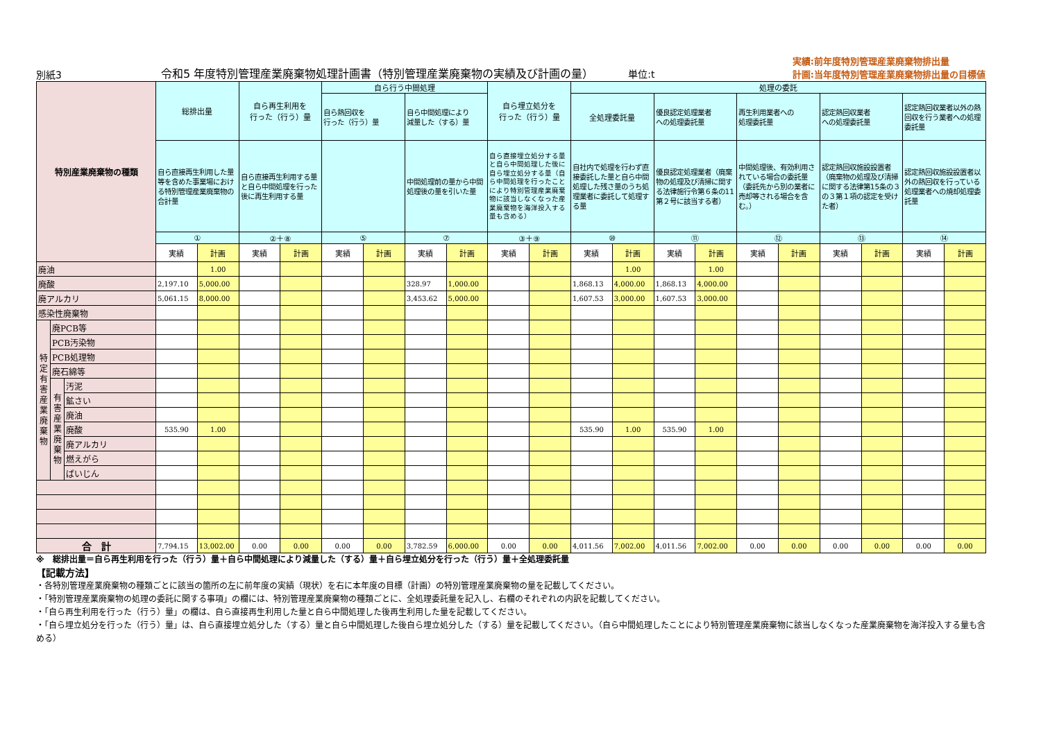別紙3
令和5 年度特別管理産業廃棄物処理計画書（特別管理産業廃棄物の実績及び計画の量） 単位:t
実績:前年度特別管理産業廃棄物排出量
計画:当年度特別管理産業廃棄物排出量の目標値
| 特別産業廃棄物の種類 | | | 総排出量 | | 自ら再生利用を 行った（行う）量 | | 自ら行う中間処理 | | | | 自ら埋立処分を 行った（行う）量 | | 処理の委託 | | | | | | | | | | | | |
| --- | --- | --- | --- | --- | --- | --- | --- | --- | --- | --- | --- | --- | --- | --- | --- | --- | --- | --- | --- | --- | --- | --- | --- | --- | --- |
| | | | | | | | 自ら熱回収を 行った（行う）量 | | 自ら中間処理により 減量した（する）量 | | | | 全処理委託量 | | 優良認定処理業者 への処理委託量 | | 再生利用業者への 処理委託量 | | 認定熱回収業者 への処理委託量 | | 認定熱回収業者以外の熱回収を行う業者への処理委託量 | | | | |
| | | | 自ら直接再生利用した量等を含めた事業場における特別管理産業廃棄物の合計量 | | 自ら直接再生利用する量と自ら中間処理を行った後に再生利用する量 | | | | 中間処理前の量から中間処理後の量を引いた量 | | 自ら直接埋立処分する量と自ら中間処理した後に自ら埋立処分する量（自ら中間処理を行ったことにより特別管理産業廃棄物に該当しなくなった産業廃棄物を海洋投入する量も含める） | | 自社内で処理を行わず直接委託した量と自ら中間処理した残さ量のうち処理業者に委託して処理する量 | | 優良認定処理業者（廃棄物の処理及び清掃に関する法律施行令第６条の11第２号に該当する者） | | 中間処理後、有効利用されている場合の委託量（委託先から別の業者に売却等される場合を含む。） | | 認定熱回収施設設置者（廃棄物の処理及び清掃に関する法律第15条の３の３第１項の認定を受けた者） | | 認定熱回収施設設置者以外の熱回収を行っている処理業者への焼却処理委託量 | | | | |
| | | | ① | | ②＋⑧ | | ⑤ | | ⑦ | | ③＋⑨ | | ⑩ | | ⑪ | | ⑫ | | ⑬ | | ⑭ | | | | |
| | | | 実績 | 計画 | 実績 | 計画 | 実績 | 計画 | 実績 | 計画 | 実績 | 計画 | 実績 | 計画 | 実績 | 計画 | 実績 | 計画 | 実績 | 計画 | 実績 | 計画 | | | |
| | | | 廃油 | | | | 1.00 | | | | | | | | | | 1.00 | | 1.00 | | | | | | |
| 廃酸 | | | 2,197.10 | 5,000.00 | | | | | 328.97 | 1,000.00 | | | 1,868.13 | 4,000.00 | 1,868.13 | 4,000.00 | | | | | | | | | |
| 廃アルカリ | | | 5,061.15 | 8,000.00 | | | | | 3,453.62 | 5,000.00 | | | 1,607.53 | 3,000.00 | 1,607.53 | 3,000.00 | | | | | | | | | |
| 感染性廃棄物 | | | | | | | | | | | | | | | | | | | | | | | | | |
| 特定有害産業廃棄物 | 廃PCB等 | | | | | | | | | | | | | | | | | | | | | | | | |
| | PCB汚染物 | | | | | | | | | | | | | | | | | | | | | | | | |
| | PCB処理物 | | | | | | | | | | | | | | | | | | | | | | | | |
| | 廃石綿等 | | | | | | | | | | | | | | | | | | | | | | | | |
| | 有害産業廃棄物 | 汚泥 | | | | | | | | | | | | | | | | | | | | | | | |
| | | 鉱さい | | | | | | | | | | | | | | | | | | | | | | | |
| | | 廃油 | | | | | | | | | | | | | | | | | | | | | | | |
| | | 廃酸 | 535.90 | 1.00 | | | | | | | | | 535.90 | 1.00 | 535.90 | 1.00 | | | | | | | | | |
| | | 廃アルカリ | | | | | | | | | | | | | | | | | | | | | | | |
| | | 燃えがら | | | | | | | | | | | | | | | | | | | | | | | |
| | | ばいじん | | | | | | | | | | | | | | | | | | | | | | | |
| 合 計 | | | 7,794.15 | 13,002.00 | 0.00 | 0.00 | 0.00 | 0.00 | 3,782.59 | 6,000.00 | 0.00 | 0.00 | 4,011.56 | 7,002.00 | 4,011.56 | 7,002.00 | 0.00 | 0.00 | 0.00 | 0.00 | 0.00 | 0.00 | | | |
※　総排出量＝自ら再生利用を行った（行う）量＋自ら中間処理により減量した（する）量＋自ら埋立処分を行った（行う）量＋全処理委託量
【記載方法】
・各特別管理産業廃棄物の種類ごとに該当の箇所の左に前年度の実績（現状）を右に本年度の目標（計画）の特別管理産業廃棄物の量を記載してください。
・「特別管理産業廃棄物の処理の委託に関する事項」の欄には、特別管理産業廃棄物の種類ごとに、全処理委託量を記入し、右欄のそれぞれの内訳を記載してください。
・「自ら再生利用を行った（行う）量」の欄は、自ら直接再生利用した量と自ら中間処理した後再生利用した量を記載してください。
・「自ら埋立処分を行った（行う）量」は、自ら直接埋立処分した（する）量と自ら中間処理した後自ら埋立処分した（する）量を記載してください。（自ら中間処理したことにより特別管理産業廃棄物に該当しなくなった産業廃棄物を海洋投入する量も含める）